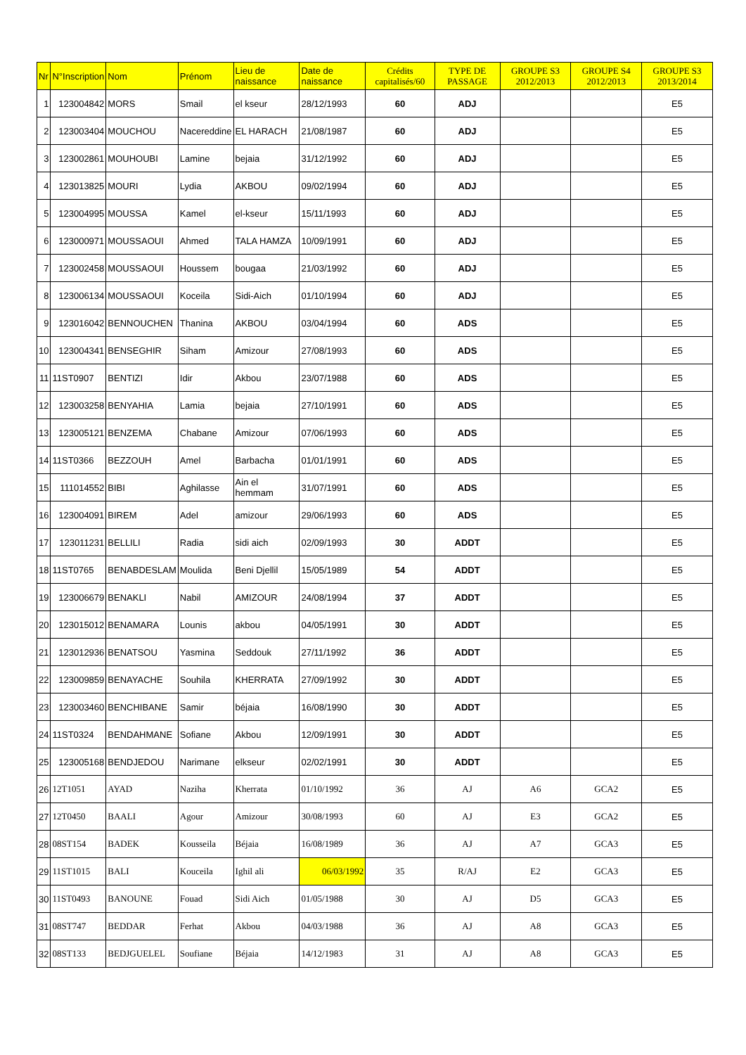| Nr | N°Inscription | Nom | Prénom | Lieu de naissance | Date de naissance | Crédits capitalisés/60 | TYPE DE PASSAGE | GROUPE S3 2012/2013 | GROUPE S4 2012/2013 | GROUPE S3 2013/2014 |
| --- | --- | --- | --- | --- | --- | --- | --- | --- | --- | --- |
| 1 | 123004842 | MORS | Smail | el kseur | 28/12/1993 | 60 | ADJ | | | E5 |
| 2 | 123003404 | MOUCHOU | Nacereddine | EL HARACH | 21/08/1987 | 60 | ADJ | | | E5 |
| 3 | 123002861 | MOUHOUBI | Lamine | bejaia | 31/12/1992 | 60 | ADJ | | | E5 |
| 4 | 123013825 | MOURI | Lydia | AKBOU | 09/02/1994 | 60 | ADJ | | | E5 |
| 5 | 123004995 | MOUSSA | Kamel | el-kseur | 15/11/1993 | 60 | ADJ | | | E5 |
| 6 | 123000971 | MOUSSAOUI | Ahmed | TALA HAMZA | 10/09/1991 | 60 | ADJ | | | E5 |
| 7 | 123002458 | MOUSSAOUI | Houssem | bougaa | 21/03/1992 | 60 | ADJ | | | E5 |
| 8 | 123006134 | MOUSSAOUI | Koceila | Sidi-Aich | 01/10/1994 | 60 | ADJ | | | E5 |
| 9 | 123016042 | BENNOUCHEN | Thanina | AKBOU | 03/04/1994 | 60 | ADS | | | E5 |
| 10 | 123004341 | BENSEGHIR | Siham | Amizour | 27/08/1993 | 60 | ADS | | | E5 |
| 11 | 11ST0907 | BENTIZI | Idir | Akbou | 23/07/1988 | 60 | ADS | | | E5 |
| 12 | 123003258 | BENYAHIA | Lamia | bejaia | 27/10/1991 | 60 | ADS | | | E5 |
| 13 | 123005121 | BENZEMA | Chabane | Amizour | 07/06/1993 | 60 | ADS | | | E5 |
| 14 | 11ST0366 | BEZZOUH | Amel | Barbacha | 01/01/1991 | 60 | ADS | | | E5 |
| 15 | 111014552 | BIBI | Aghilasse | Ain el hemmam | 31/07/1991 | 60 | ADS | | | E5 |
| 16 | 123004091 | BIREM | Adel | amizour | 29/06/1993 | 60 | ADS | | | E5 |
| 17 | 123011231 | BELLILI | Radia | sidi aich | 02/09/1993 | 30 | ADDT | | | E5 |
| 18 | 11ST0765 | BENABDESLAM | Moulida | Beni Djellil | 15/05/1989 | 54 | ADDT | | | E5 |
| 19 | 123006679 | BENAKLI | Nabil | AMIZOUR | 24/08/1994 | 37 | ADDT | | | E5 |
| 20 | 123015012 | BENAMARA | Lounis | akbou | 04/05/1991 | 30 | ADDT | | | E5 |
| 21 | 123012936 | BENATSOU | Yasmina | Seddouk | 27/11/1992 | 36 | ADDT | | | E5 |
| 22 | 123009859 | BENAYACHE | Souhila | KHERRATA | 27/09/1992 | 30 | ADDT | | | E5 |
| 23 | 123003460 | BENCHIBANE | Samir | béjaia | 16/08/1990 | 30 | ADDT | | | E5 |
| 24 | 11ST0324 | BENDAHMANE | Sofiane | Akbou | 12/09/1991 | 30 | ADDT | | | E5 |
| 25 | 123005168 | BENDJEDOU | Narimane | elkseur | 02/02/1991 | 30 | ADDT | | | E5 |
| 26 | 12T1051 | AYAD | Naziha | Kherrata | 01/10/1992 | 36 | AJ | A6 | GCA2 | E5 |
| 27 | 12T0450 | BAALI | Agour | Amizour | 30/08/1993 | 60 | AJ | E3 | GCA2 | E5 |
| 28 | 08ST154 | BADEK | Kousseila | Béjaia | 16/08/1989 | 36 | AJ | A7 | GCA3 | E5 |
| 29 | 11ST1015 | BALI | Kouceila | Ighil ali | 06/03/1992 | 35 | R/AJ | E2 | GCA3 | E5 |
| 30 | 11ST0493 | BANOUNE | Fouad | Sidi Aich | 01/05/1988 | 30 | AJ | D5 | GCA3 | E5 |
| 31 | 08ST747 | BEDDAR | Ferhat | Akbou | 04/03/1988 | 36 | AJ | A8 | GCA3 | E5 |
| 32 | 08ST133 | BEDJGUELEL | Soufiane | Béjaia | 14/12/1983 | 31 | AJ | A8 | GCA3 | E5 |